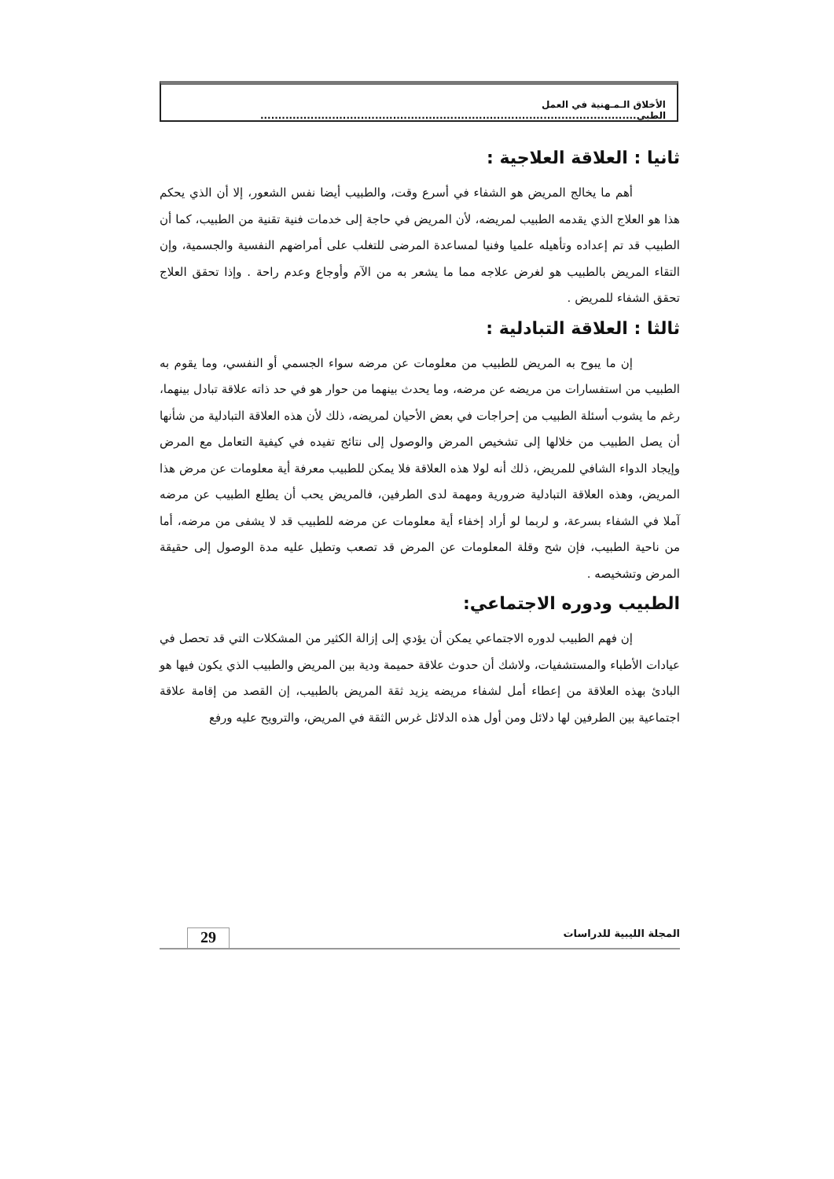الأخلاق الـمـهنية في العمل الطبي.........................................................................................................
ثانيا : العلاقة العلاجية :
أهم ما يخالج المريض هو الشفاء في أسرع وقت، والطبيب أيضا نفس الشعور، إلا أن الذي يحكم هذا هو العلاج الذي يقدمه الطبيب لمريضه، لأن المريض في حاجة إلى خدمات فنية تقنية من الطبيب، كما أن الطبيب قد تم إعداده وتأهيله علميا وفنيا لمساعدة المرضى للتغلب على أمراضهم النفسية والجسمية، وإن التقاء المريض بالطبيب هو لغرض علاجه مما ما يشعر به من الآم وأوجاع وعدم راحة . وإذا تحقق العلاج تحقق الشفاء للمريض .
ثالثا : العلاقة التبادلية :
إن ما يبوح به المريض للطبيب من معلومات عن مرضه سواء الجسمي أو النفسي، وما يقوم به الطبيب من استفسارات من مريضه عن مرضه، وما يحدث بينهما من حوار هو في حد ذاته علاقة تبادل بينهما، رغم ما يشوب أسئلة الطبيب من إحراجات في بعض الأحيان لمريضه، ذلك لأن هذه العلاقة التبادلية من شأنها أن يصل الطبيب من خلالها إلى تشخيص المرض والوصول إلى نتائج تفيده في كيفية التعامل مع المرض وإيجاد الدواء الشافي للمريض، ذلك أنه لولا هذه العلاقة فلا يمكن للطبيب معرفة أية معلومات عن مرض هذا المريض، وهذه العلاقة التبادلية ضرورية ومهمة لدى الطرفين، فالمريض يحب أن يطلع الطبيب عن مرضه آملا في الشفاء بسرعة، و لربما لو أراد إخفاء أية معلومات عن مرضه للطبيب قد لا يشفى من مرضه، أما من ناحية الطبيب، فإن شح وقلة المعلومات عن المرض قد تصعب وتطيل عليه مدة الوصول إلى حقيقة المرض وتشخيصه .
الطبيب ودوره الاجتماعي:
إن فهم الطبيب لدوره الاجتماعي يمكن أن يؤدي إلى إزالة الكثير من المشكلات التي قد تحصل في عيادات الأطباء والمستشفيات، ولاشك أن حدوث علاقة حميمة ودية بين المريض والطبيب الذي يكون فيها هو البادئ بهذه العلاقة من إعطاء أمل لشفاء مريضه يزيد ثقة المريض بالطبيب، إن القصد من إقامة علاقة اجتماعية بين الطرفين لها دلائل ومن أول هذه الدلائل غرس الثقة في المريض، والترويح عليه ورفع
المجلة الليبية للدراسات 29